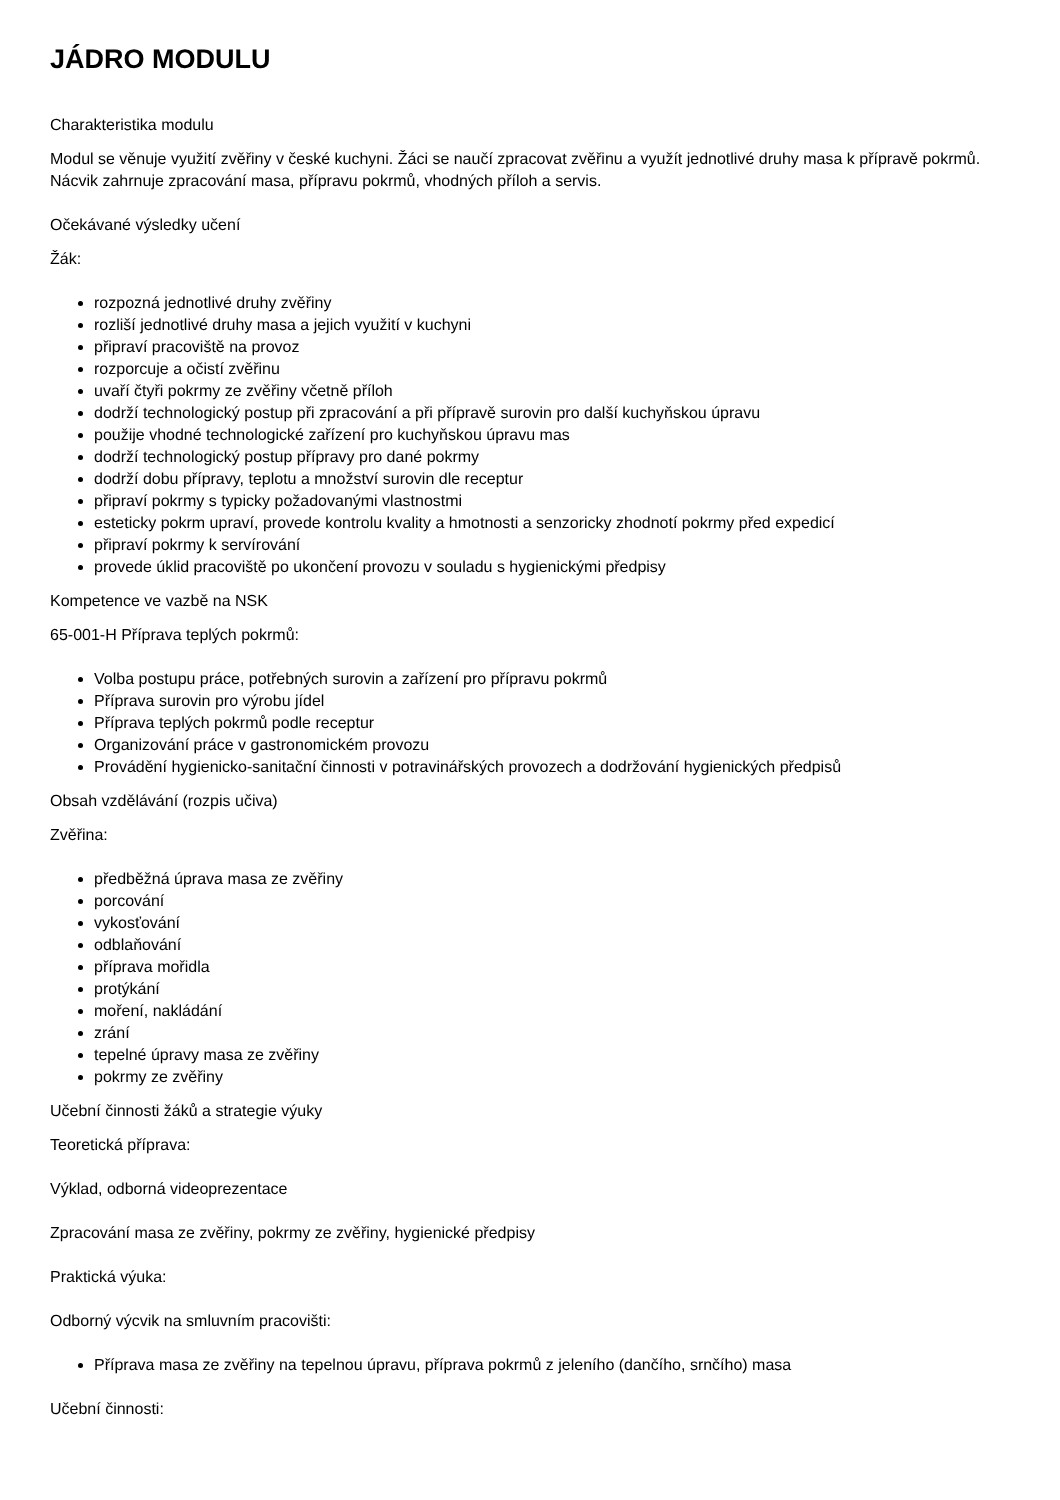JÁDRO MODULU
Charakteristika modulu
Modul se věnuje využití zvěřiny v české kuchyni. Žáci se naučí zpracovat zvěřinu a využít jednotlivé druhy masa k přípravě pokrmů. Nácvik zahrnuje zpracování masa, přípravu pokrmů, vhodných příloh a servis.
Očekávané výsledky učení
Žák:
rozpozná jednotlivé druhy zvěřiny
rozliší jednotlivé druhy masa a jejich využití v kuchyni
připraví pracoviště na provoz
rozporcuje a očistí zvěřinu
uvaří čtyři pokrmy ze zvěřiny včetně příloh
dodrží technologický postup při zpracování a při přípravě surovin pro další kuchyňskou úpravu
použije vhodné technologické zařízení pro kuchyňskou úpravu mas
dodrží technologický postup přípravy pro dané pokrmy
dodrží dobu přípravy, teplotu a množství surovin dle receptur
připraví pokrmy s typicky požadovanými vlastnostmi
esteticky pokrm upraví, provede kontrolu kvality a hmotnosti a senzoricky zhodnotí pokrmy před expedicí
připraví pokrmy k servírování
provede úklid pracoviště po ukončení provozu v souladu s hygienickými předpisy
Kompetence ve vazbě na NSK
65-001-H Příprava teplých pokrmů:
Volba postupu práce, potřebných surovin a zařízení pro přípravu pokrmů
Příprava surovin pro výrobu jídel
Příprava teplých pokrmů podle receptur
Organizování práce v gastronomickém provozu
Provádění hygienicko-sanitační činnosti v potravinářských provozech a dodržování hygienických předpisů
Obsah vzdělávání (rozpis učiva)
Zvěřina:
předběžná úprava masa ze zvěřiny
porcování
vykosťování
odblaňování
příprava mořidla
protýkání
moření, nakládání
zrání
tepelné úpravy masa ze zvěřiny
pokrmy ze zvěřiny
Učební činnosti žáků a strategie výuky
Teoretická příprava:
Výklad, odborná videoprezentace
Zpracování masa ze zvěřiny, pokrmy ze zvěřiny, hygienické předpisy
Praktická výuka:
Odborný výcvik na smluvním pracovišti:
Příprava masa ze zvěřiny na tepelnou úpravu, příprava pokrmů z jeleního (dančího, srnčího) masa
Učební činnosti: